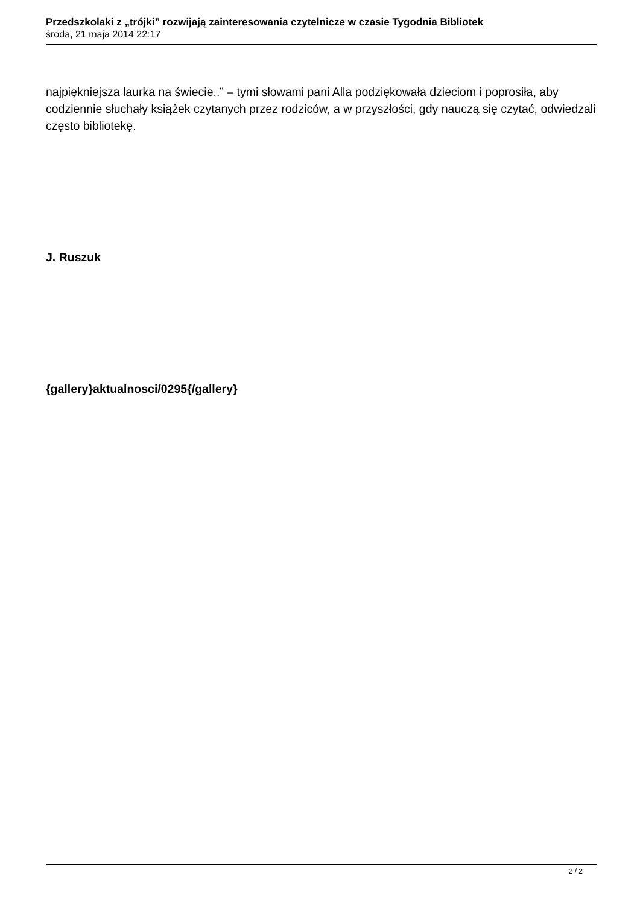Przedszkolaki z „trójki” rozwijają zainteresowania czytelnicze w czasie Tygodnia Bibliotek
środa, 21 maja 2014 22:17
najpiękniejsza laurka na świecie..” – tymi słowami pani Alla podziękowała dzieciom i poprosiła, aby codziennie słuchały książek czytanych przez rodziców, a w przyszłości, gdy nauczą się czytać, odwiedzali często bibliotekę.
J. Ruszuk
{gallery}aktualnosci/0295{/gallery}
2 / 2